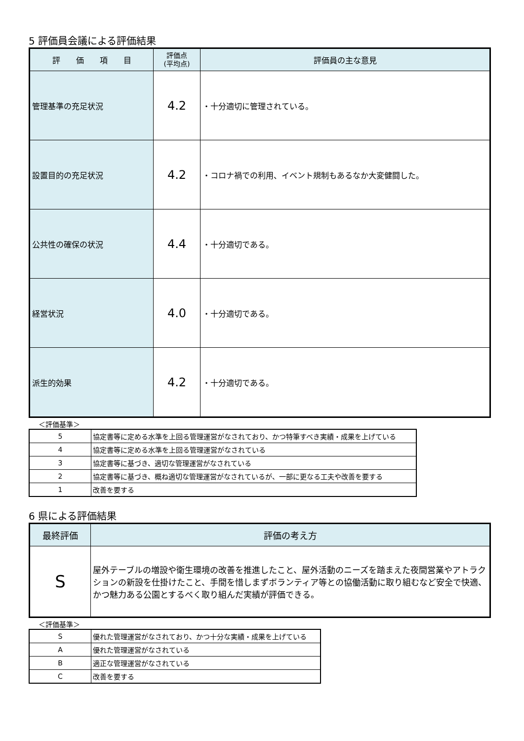5 評価員会議による評価結果
| 評 価 項 目 | 評価点 (平均点) | 評価員の主な意見 |
| --- | --- | --- |
| 管理基準の充足状況 | 4.2 | ・十分適切に管理されている。 |
| 設置目的の充足状況 | 4.2 | ・コロナ禍での利用、イベント規制もあるなか大変健闘した。 |
| 公共性の確保の状況 | 4.4 | ・十分適切である。 |
| 経営状況 | 4.0 | ・十分適切である。 |
| 派生的効果 | 4.2 | ・十分適切である。 |
＜評価基準＞
| 5 | 協定書等に定める水準を上回る管理運営がなされており、かつ特筆すべき実績・成果を上げている |
| 4 | 協定書等に定める水準を上回る管理運営がなされている |
| 3 | 協定書等に基づき、適切な管理運営がなされている |
| 2 | 協定書等に基づき、概ね適切な管理運営がなされているが、一部に更なる工夫や改善を要する |
| 1 | 改善を要する |
6 県による評価結果
| 最終評価 | 評価の考え方 |
| --- | --- |
| S | 屋外テーブルの増設や衛生環境の改善を推進したこと、屋外活動のニーズを踏まえた夜間営業やアトラクションの新設を仕掛けたこと、手間を惜しまずボランティア等との協働活動に取り組むなど安全で快適、かつ魅力ある公園とするべく取り組んだ実績が評価できる。 |
＜評価基準＞
| S | 優れた管理運営がなされており、かつ十分な実績・成果を上げている |
| A | 優れた管理運営がなされている |
| B | 適正な管理運営がなされている |
| C | 改善を要する |